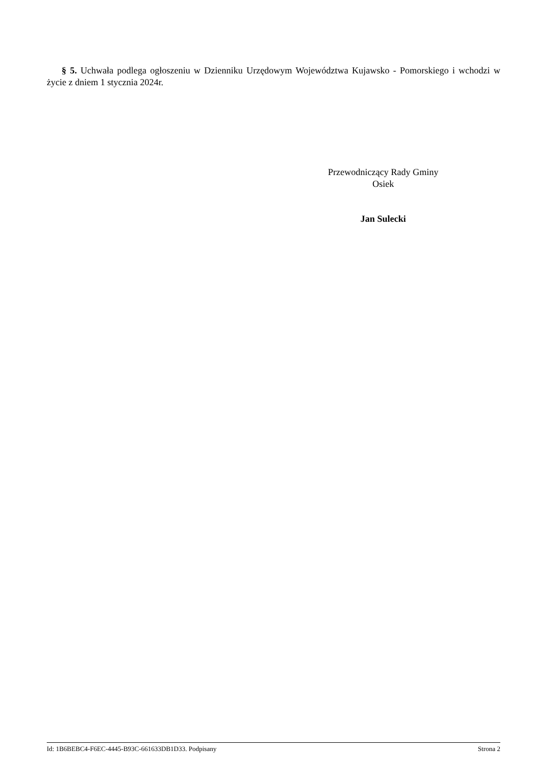§ 5. Uchwała podlega ogłoszeniu w Dzienniku Urzędowym Województwa Kujawsko - Pomorskiego i wchodzi w życie z dniem 1 stycznia 2024r.
Przewodniczący Rady Gminy
Osiek
Jan Sulecki
Id: 1B6BEBC4-F6EC-4445-B93C-661633DB1D33. Podpisany Strona 2